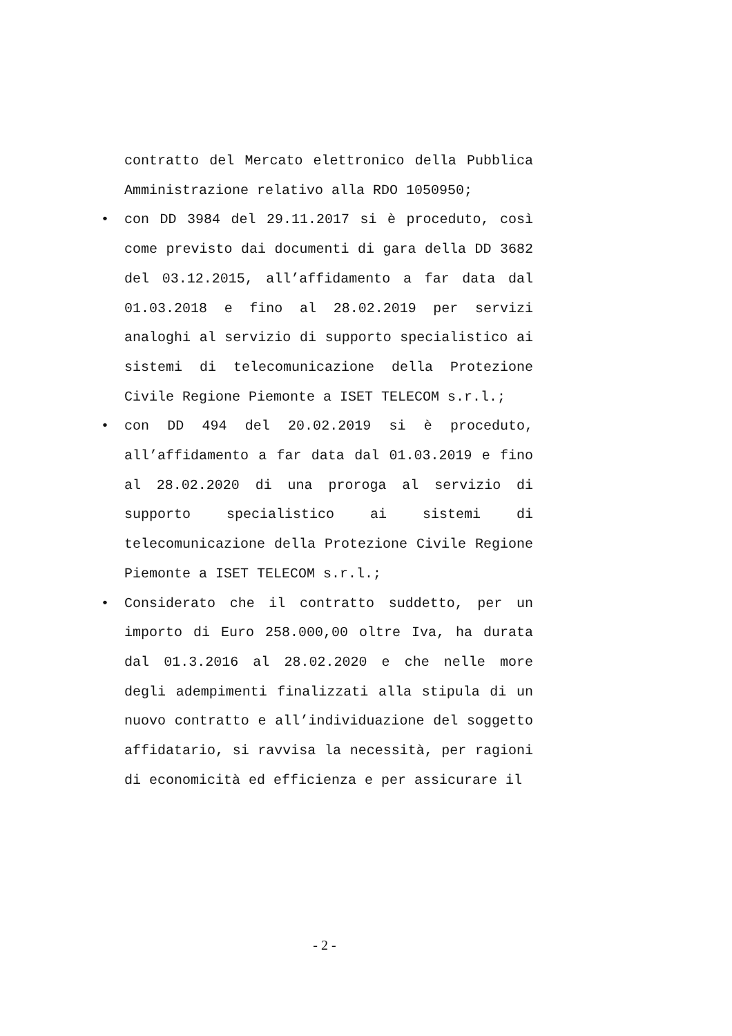contratto del Mercato elettronico della Pubblica Amministrazione relativo alla RDO 1050950;
• con DD 3984 del 29.11.2017 si è proceduto, così come previsto dai documenti di gara della DD 3682 del 03.12.2015, all’affidamento a far data dal 01.03.2018 e fino al 28.02.2019 per servizi analoghi al servizio di supporto specialistico ai sistemi di telecomunicazione della Protezione Civile Regione Piemonte a ISET TELECOM s.r.l.;
• con DD 494 del 20.02.2019 si è proceduto, all’affidamento a far data dal 01.03.2019 e fino al 28.02.2020 di una proroga al servizio di supporto specialistico ai sistemi di telecomunicazione della Protezione Civile Regione Piemonte a ISET TELECOM s.r.l.;
• Considerato che il contratto suddetto, per un importo di Euro 258.000,00 oltre Iva, ha durata dal 01.3.2016 al 28.02.2020 e che nelle more degli adempimenti finalizzati alla stipula di un nuovo contratto e all’individuazione del soggetto affidatario, si ravvisa la necessità, per ragioni di economicità ed efficienza e per assicurare il
- 2 -